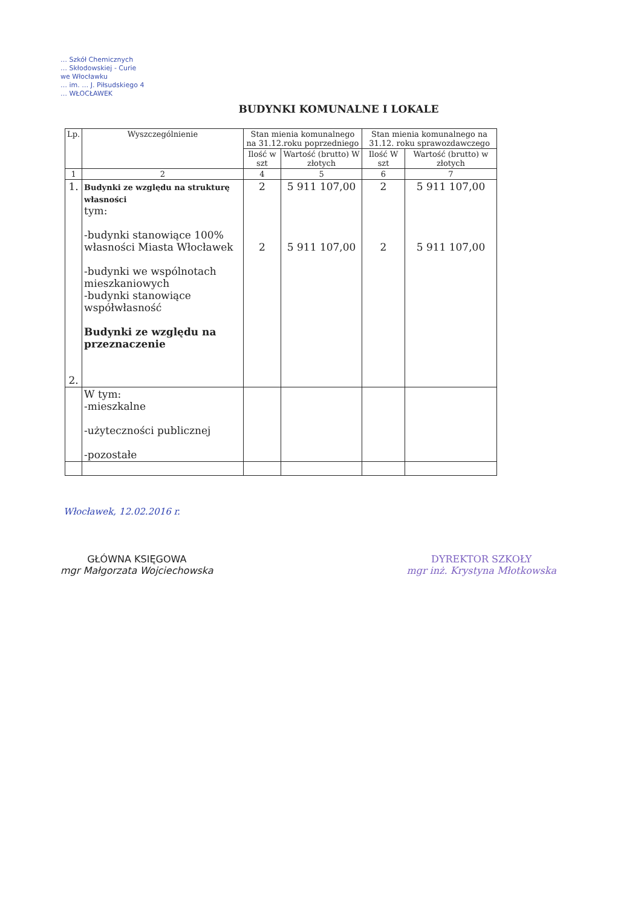… Szkół Chemicznych
… Skłodowskiej - Curie
we Włocławku
… im. … J. Piłsudskiego 4
… WŁOCŁAWEK
BUDYNKI KOMUNALNE I LOKALE
| Lp. | Wyszczególnienie | Stan mienia komunalnego na 31.12.roku poprzedniego | | Stan mienia komunalnego na 31.12. roku sprawozdawczego | |
| --- | --- | --- | --- | --- | --- |
| | | Ilość w szt | Wartość (brutto) W złotych | Ilość W szt | Wartość (brutto) w złotych |
| 1 | 2 | 4 | 5 | 6 | 7 |
| 1. 2. | Budynki ze względu na strukturę własności tym: -budynki stanowiące 100% własności Miasta Włocławek -budynki we wspólnotach mieszkaniowych -budynki stanowiące współwłasność Budynki ze względu na przeznaczenie | 2 2 | 5 911 107,00 5 911 107,00 | 2 2 | 5 911 107,00 5 911 107,00 |
| | W tym: -mieszkalne -użyteczności publicznej -pozostałe | | | | |
Włocławek, 12.02.2016 r.
GŁÓWNA KSIĘGOWA
mgr Małgorzata Wojciechowska
DYREKTOR SZKOŁY
mgr inż. Krystyna Młotkowska